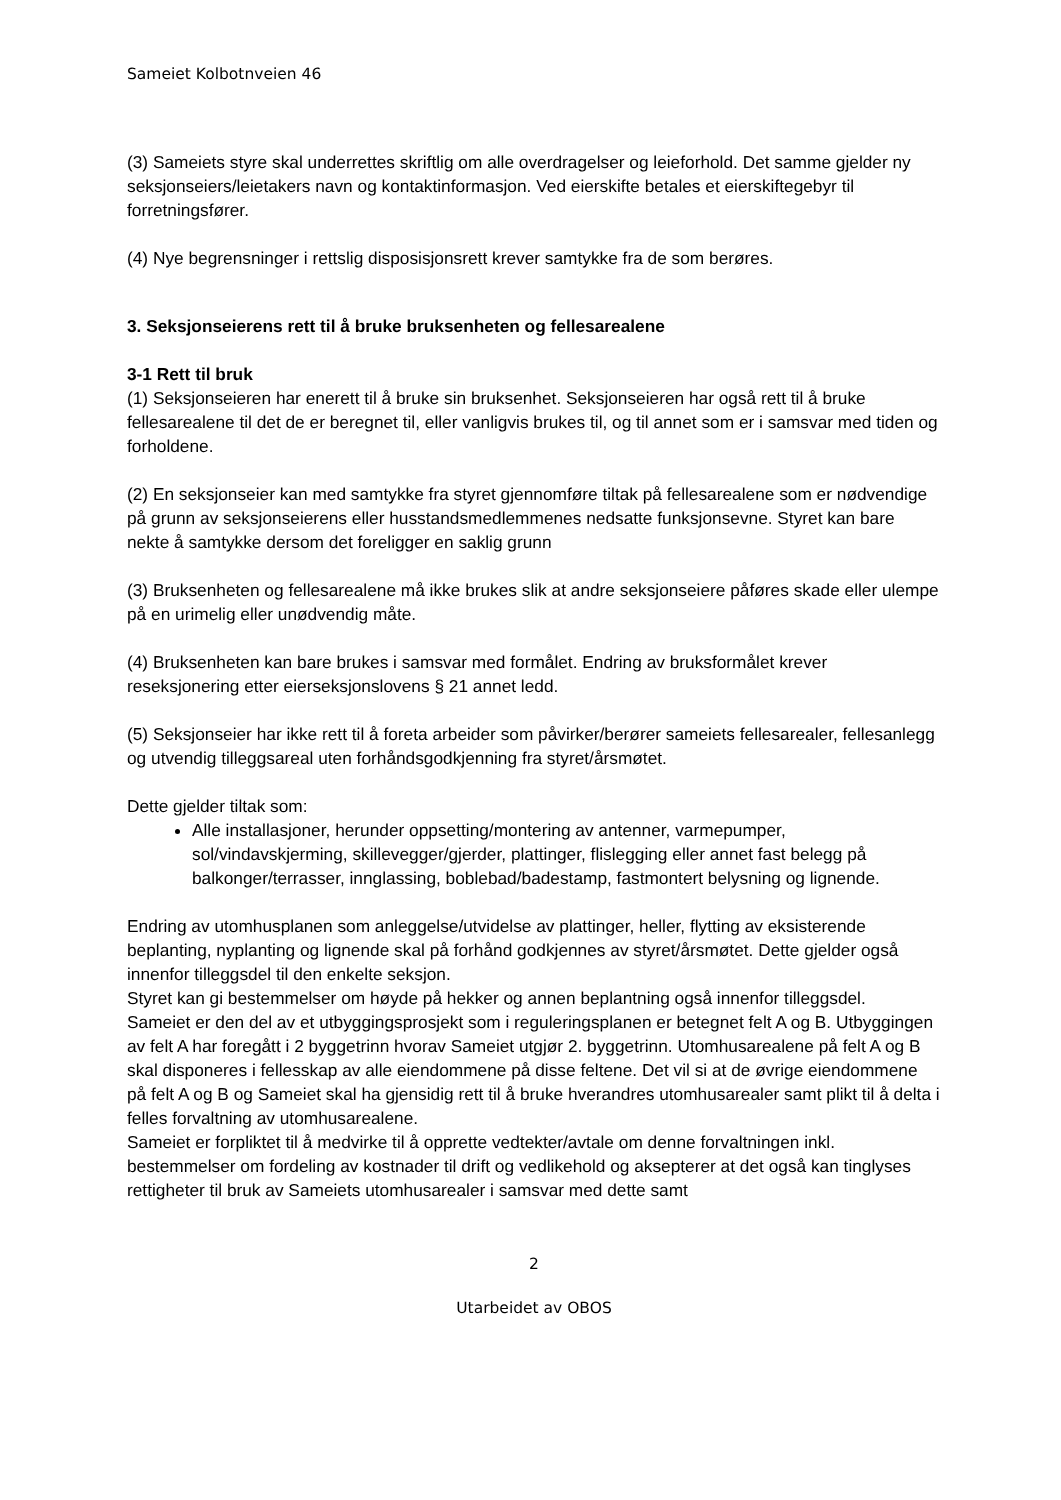Sameiet Kolbotnveien 46
(3) Sameiets styre skal underrettes skriftlig om alle overdragelser og leieforhold. Det samme gjelder ny seksjonseiers/leietakers navn og kontaktinformasjon. Ved eierskifte betales et eierskiftegebyr til forretningsfører.
(4) Nye begrensninger i rettslig disposisjonsrett krever samtykke fra de som berøres.
3. Seksjonseierens rett til å bruke bruksenheten og fellesarealene
3-1 Rett til bruk
(1) Seksjonseieren har enerett til å bruke sin bruksenhet. Seksjonseieren har også rett til å bruke fellesarealene til det de er beregnet til, eller vanligvis brukes til, og til annet som er i samsvar med tiden og forholdene.
(2) En seksjonseier kan med samtykke fra styret gjennomføre tiltak på fellesarealene som er nødvendige på grunn av seksjonseierens eller husstandsmedlemmenes nedsatte funksjonsevne. Styret kan bare nekte å samtykke dersom det foreligger en saklig grunn
(3) Bruksenheten og fellesarealene må ikke brukes slik at andre seksjonseiere påføres skade eller ulempe på en urimelig eller unødvendig måte.
(4) Bruksenheten kan bare brukes i samsvar med formålet. Endring av bruksformålet krever reseksjonering etter eierseksjonslovens § 21 annet ledd.
(5) Seksjonseier har ikke rett til å foreta arbeider som påvirker/berører sameiets fellesarealer, fellesanlegg og utvendig tilleggsareal uten forhåndsgodkjenning fra styret/årsmøtet.
Dette gjelder tiltak som:
Alle installasjoner, herunder oppsetting/montering av antenner, varmepumper, sol/vindavskjerming, skillevegger/gjerder, plattinger, flislegging eller annet fast belegg på balkonger/terrasser, innglassing, boblebad/badestamp, fastmontert belysning og lignende.
Endring av utomhusplanen som anleggelse/utvidelse av plattinger, heller, flytting av eksisterende beplanting, nyplanting og lignende skal på forhånd godkjennes av styret/årsmøtet. Dette gjelder også innenfor tilleggsdel til den enkelte seksjon.
Styret kan gi bestemmelser om høyde på hekker og annen beplantning også innenfor tilleggsdel.
Sameiet er den del av et utbyggingsprosjekt som i reguleringsplanen er betegnet felt A og B. Utbyggingen av felt A har foregått i 2 byggetrinn hvorav Sameiet utgjør 2. byggetrinn. Utomhusarealene på felt A og B skal disponeres i fellesskap av alle eiendommene på disse feltene. Det vil si at de øvrige eiendommene på felt A og B og Sameiet skal ha gjensidig rett til å bruke hverandres utomhusarealer samt plikt til å delta i felles forvaltning av utomhusarealene.
Sameiet er forpliktet til å medvirke til å opprette vedtekter/avtale om denne forvaltningen inkl. bestemmelser om fordeling av kostnader til drift og vedlikehold og aksepterer at det også kan tinglyses rettigheter til bruk av Sameiets utomhusarealer i samsvar med dette samt
2
Utarbeidet av OBOS